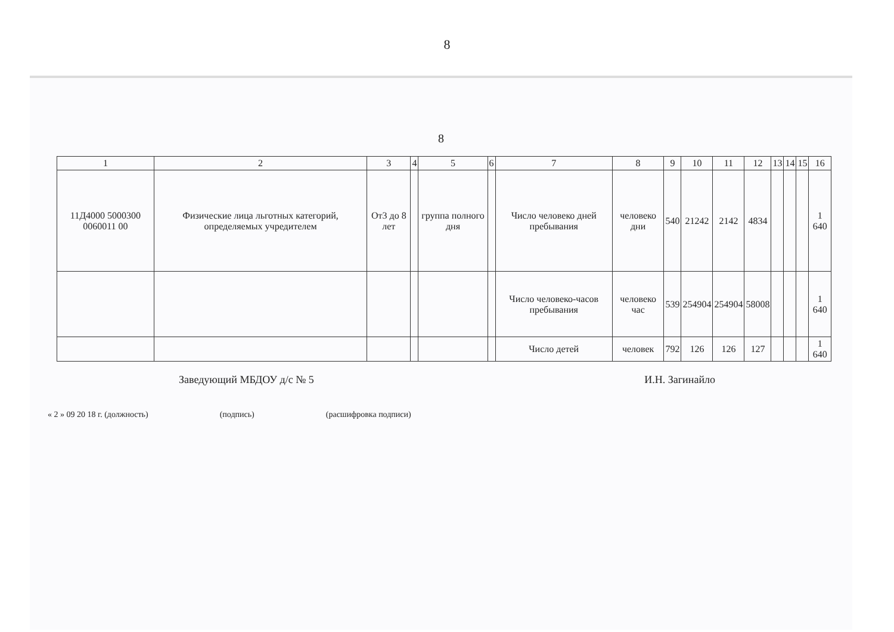8
8
| 1 | 2 | 3 | 4 | 5 | 6 | 7 | 8 | 9 | 10 | 11 | 12 | 13 | 14 | 15 | 16 |
| --- | --- | --- | --- | --- | --- | --- | --- | --- | --- | --- | --- | --- | --- | --- | --- |
| 11Д4000 5000300 0060011 00 | Физические лица льготных категорий, определяемых учредителем | От3 до 8 лет | | группа полного дня | | Число человеко дней пребывания | человеко дни | 540 | 21242 | 2142 | 4834 | | | | 1 640 |
| | | | | | | Число человеко-часов пребывания | человеко час | 539 | 254904 | 254904 | 58008 | | | | 1 640 |
| | | | | | | Число детей | человек | 792 | 126 | 126 | 127 | | | | 1 640 |
Заведующий МБДОУ д/с № 5 И.Н. Загинайло
« 2 » 09 20 18 г. (должность) (подпись) (расшифровка подписи)